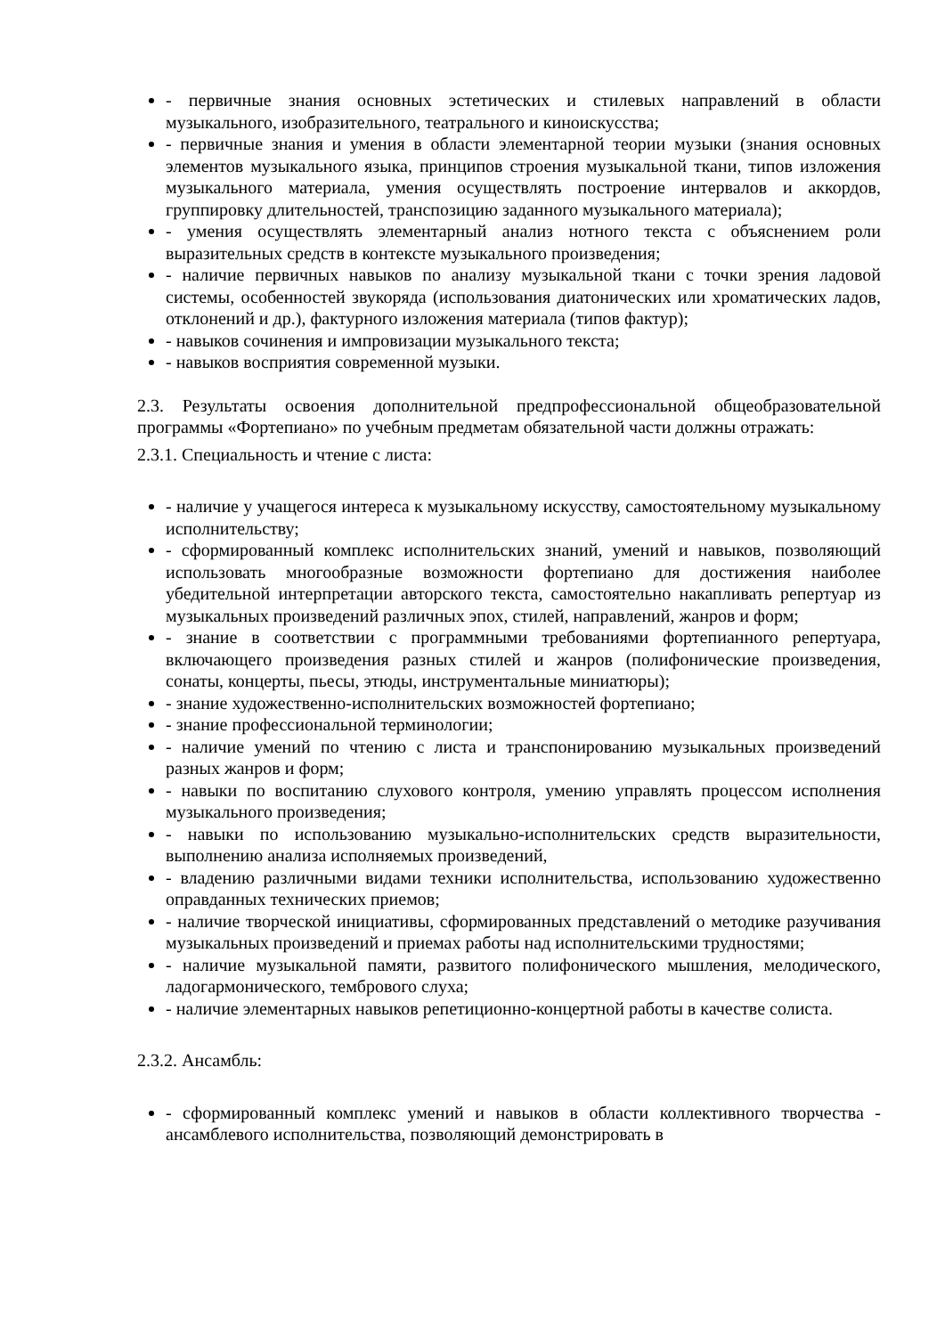- первичные знания основных эстетических и стилевых направлений в области музыкального, изобразительного, театрального и киноискусства;
- первичные знания и умения в области элементарной теории музыки (знания основных элементов музыкального языка, принципов строения музыкальной ткани, типов изложения музыкального материала, умения осуществлять построение интервалов и аккордов, группировку длительностей, транспозицию заданного музыкального материала);
- умения осуществлять элементарный анализ нотного текста с объяснением роли выразительных средств в контексте музыкального произведения;
- наличие первичных навыков по анализу музыкальной ткани с точки зрения ладовой системы, особенностей звукоряда (использования диатонических или хроматических ладов, отклонений и др.), фактурного изложения материала (типов фактур);
- навыков сочинения и импровизации музыкального текста;
- навыков восприятия современной музыки.
2.3. Результаты освоения дополнительной предпрофессиональной общеобразовательной программы «Фортепиано» по учебным предметам обязательной части должны отражать:
2.3.1. Специальность и чтение с листа:
- наличие у учащегося интереса к музыкальному искусству, самостоятельному музыкальному исполнительству;
- сформированный комплекс исполнительских знаний, умений и навыков, позволяющий использовать многообразные возможности фортепиано для достижения наиболее убедительной интерпретации авторского текста, самостоятельно накапливать репертуар из музыкальных произведений различных эпох, стилей, направлений, жанров и форм;
- знание в соответствии с программными требованиями фортепианного репертуара, включающего произведения разных стилей и жанров (полифонические произведения, сонаты, концерты, пьесы, этюды, инструментальные миниатюры);
- знание художественно-исполнительских возможностей фортепиано;
- знание профессиональной терминологии;
- наличие умений по чтению с листа и транспонированию музыкальных произведений разных жанров и форм;
- навыки по воспитанию слухового контроля, умению управлять процессом исполнения музыкального произведения;
- навыки по использованию музыкально-исполнительских средств выразительности, выполнению анализа исполняемых произведений,
- владению различными видами техники исполнительства, использованию художественно оправданных технических приемов;
- наличие творческой инициативы, сформированных представлений о методике разучивания музыкальных произведений и приемах работы над исполнительскими трудностями;
- наличие музыкальной памяти, развитого полифонического мышления, мелодического, ладогармонического, тембрового слуха;
- наличие элементарных навыков репетиционно-концертной работы в качестве солиста.
2.3.2. Ансамбль:
- сформированный комплекс умений и навыков в области коллективного творчества - ансамблевого исполнительства, позволяющий демонстрировать в